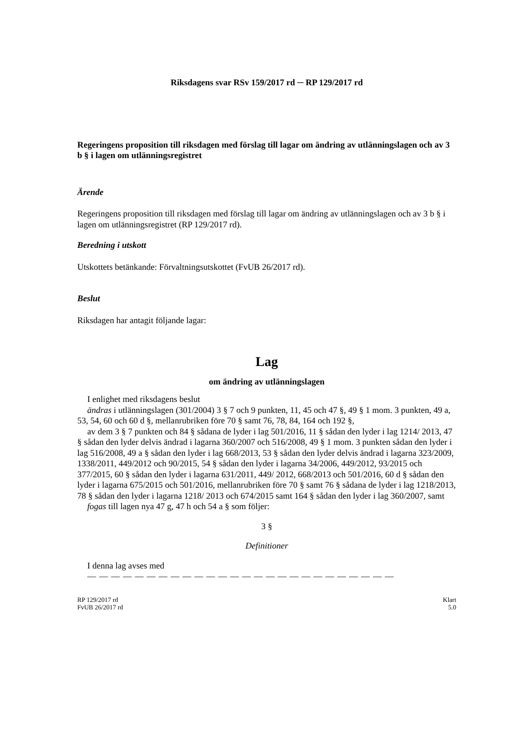Riksdagens svar RSv 159/2017 rd ─ RP 129/2017 rd
Regeringens proposition till riksdagen med förslag till lagar om ändring av utlänningsla­gen och av 3 b § i lagen om utlänningsregistret
Ärende
Regeringens proposition till riksdagen med förslag till lagar om ändring av utlänningslagen och av 3 b § i lagen om utlänningsregistret (RP 129/2017 rd).
Beredning i utskott
Utskottets betänkande: Förvaltningsutskottet (FvUB 26/2017 rd).
Beslut
Riksdagen har antagit följande lagar:
Lag
om ändring av utlänningslagen
I enlighet med riksdagens beslut
ändras i utlänningslagen (301/2004) 3 § 7 och 9 punkten, 11, 45 och 47 §, 49 § 1 mom. 3 punk­ten, 49 a, 53, 54, 60 och 60 d §, mellanrubriken före 70 § samt 76, 78, 84, 164 och 192 §,
av dem 3 § 7 punkten och 84 § sådana de lyder i lag 501/2016, 11 § sådan den lyder i lag 1214/ 2013, 47 § sådan den lyder delvis ändrad i lagarna 360/2007 och 516/2008, 49 § 1 mom. 3 punk­ten sådan den lyder i lag 516/2008, 49 a § sådan den lyder i lag 668/2013, 53 § sådan den lyder delvis ändrad i lagarna 323/2009, 1338/2011, 449/2012 och 90/2015, 54 § sådan den lyder i la­garna 34/2006, 449/2012, 93/2015 och 377/2015, 60 § sådan den lyder i lagarna 631/2011, 449/ 2012, 668/2013 och 501/2016, 60 d § sådan den lyder i lagarna 675/2015 och 501/2016, mellan­rubriken före 70 § samt 76 § sådana de lyder i lag 1218/2013, 78 § sådan den lyder i lagarna 1218/ 2013 och 674/2015 samt 164 § sådan den lyder i lag 360/2007, samt
fogas till lagen nya 47 g, 47 h och 54 a § som följer:
3 §
Definitioner
I denna lag avses med
— — — — — — — — — — — — — — — — — — — — — — — — — —
RP 129/2017 rd
FvUB 26/2017 rd
Klart
5.0